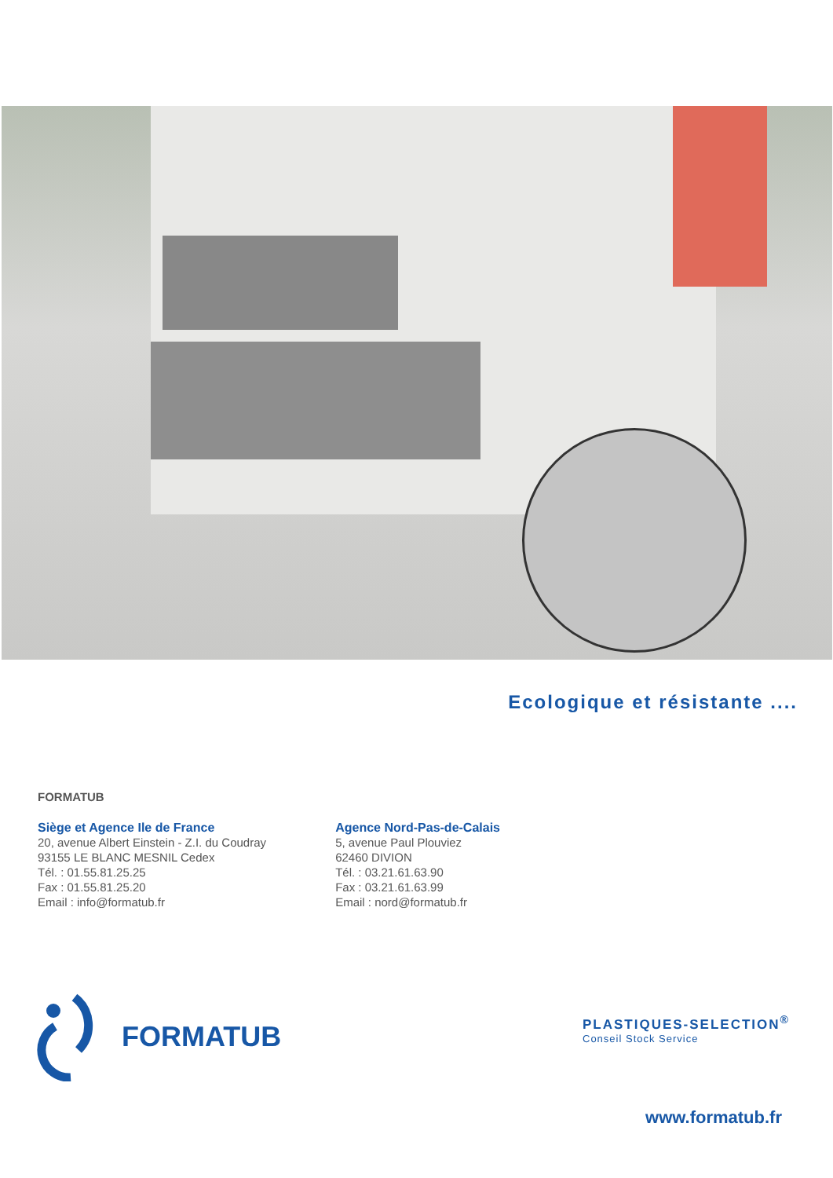Ecologique et résistante ....
FORMATUB
Siège et Agence Ile de France
20, avenue Albert Einstein - Z.I. du Coudray
93155 LE BLANC MESNIL Cedex
Tél. : 01.55.81.25.25
Fax : 01.55.81.25.20
Email : info@formatub.fr
Agence Nord-Pas-de-Calais
5, avenue Paul Plouviez
62460 DIVION
Tél. : 03.21.61.63.90
Fax : 03.21.61.63.99
Email : nord@formatub.fr
FORMATUB
PLASTIQUES-SELECTION<sup>®</sup>
Conseil Stock Service
www.formatub.fr